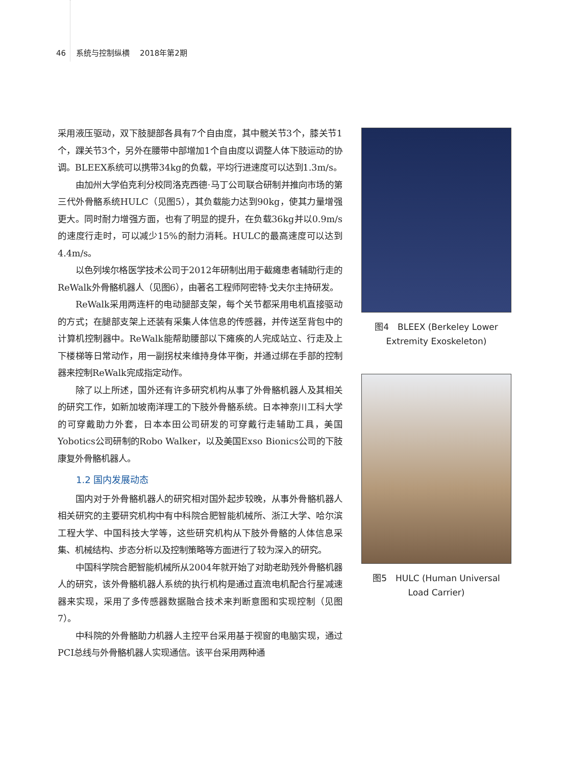46 系统与控制纵横 2018年第2期
采用液压驱动，双下肢腿部各具有7个自由度，其中髋关节3个，膝关节1个，踝关节3个，另外在腰带中部增加1个自由度以调整人体下肢运动的协调。BLEEX系统可以携带34kg的负载，平均行进速度可以达到1.3m/s。
由加州大学伯克利分校同洛克西德·马丁公司联合研制并推向市场的第三代外骨骼系统HULC（见图5），其负载能力达到90kg，使其力量增强更大。同时耐力增强方面，也有了明显的提升，在负载36kg并以0.9m/s的速度行走时，可以减少15%的耐力消耗。HULC的最高速度可以达到4.4m/s。
以色列埃尔格医学技术公司于2012年研制出用于截瘫患者辅助行走的ReWalk外骨骼机器人（见图6），由著名工程师阿密特·戈夫尔主持研发。
ReWalk采用两连杆的电动腿部支架，每个关节都采用电机直接驱动的方式；在腿部支架上还装有采集人体信息的传感器，并传送至背包中的计算机控制器中。ReWalk能帮助腰部以下瘫痪的人完成站立、行走及上下楼梯等日常动作，用一副拐杖来维持身体平衡，并通过绑在手部的控制器来控制ReWalk完成指定动作。
除了以上所述，国外还有许多研究机构从事了外骨骼机器人及其相关的研究工作，如新加坡南洋理工的下肢外骨骼系统。日本神奈川工科大学的可穿戴助力外套，日本本田公司研发的可穿戴行走辅助工具，美国Yobotics公司研制的Robo Walker，以及美国Exso Bionics公司的下肢康复外骨骼机器人。
1.2 国内发展动态
国内对于外骨骼机器人的研究相对国外起步较晚，从事外骨骼机器人相关研究的主要研究机构中有中科院合肥智能机械所、浙江大学、哈尔滨工程大学、中国科技大学等，这些研究机构从下肢外骨骼的人体信息采集、机械结构、步态分析以及控制策略等方面进行了较为深入的研究。
中国科学院合肥智能机械所从2004年就开始了对助老助残外骨骼机器人的研究，该外骨骼机器人系统的执行机构是通过直流电机配合行星减速器来实现，采用了多传感器数据融合技术来判断意图和实现控制（见图7）。
中科院的外骨骼助力机器人主控平台采用基于视窗的电脑实现，通过PCI总线与外骨骼机器人实现通信。该平台采用两种通
图4　BLEEX (Berkeley Lower
Extremity Exoskeleton)
图5　HULC (Human Universal
Load Carrier)